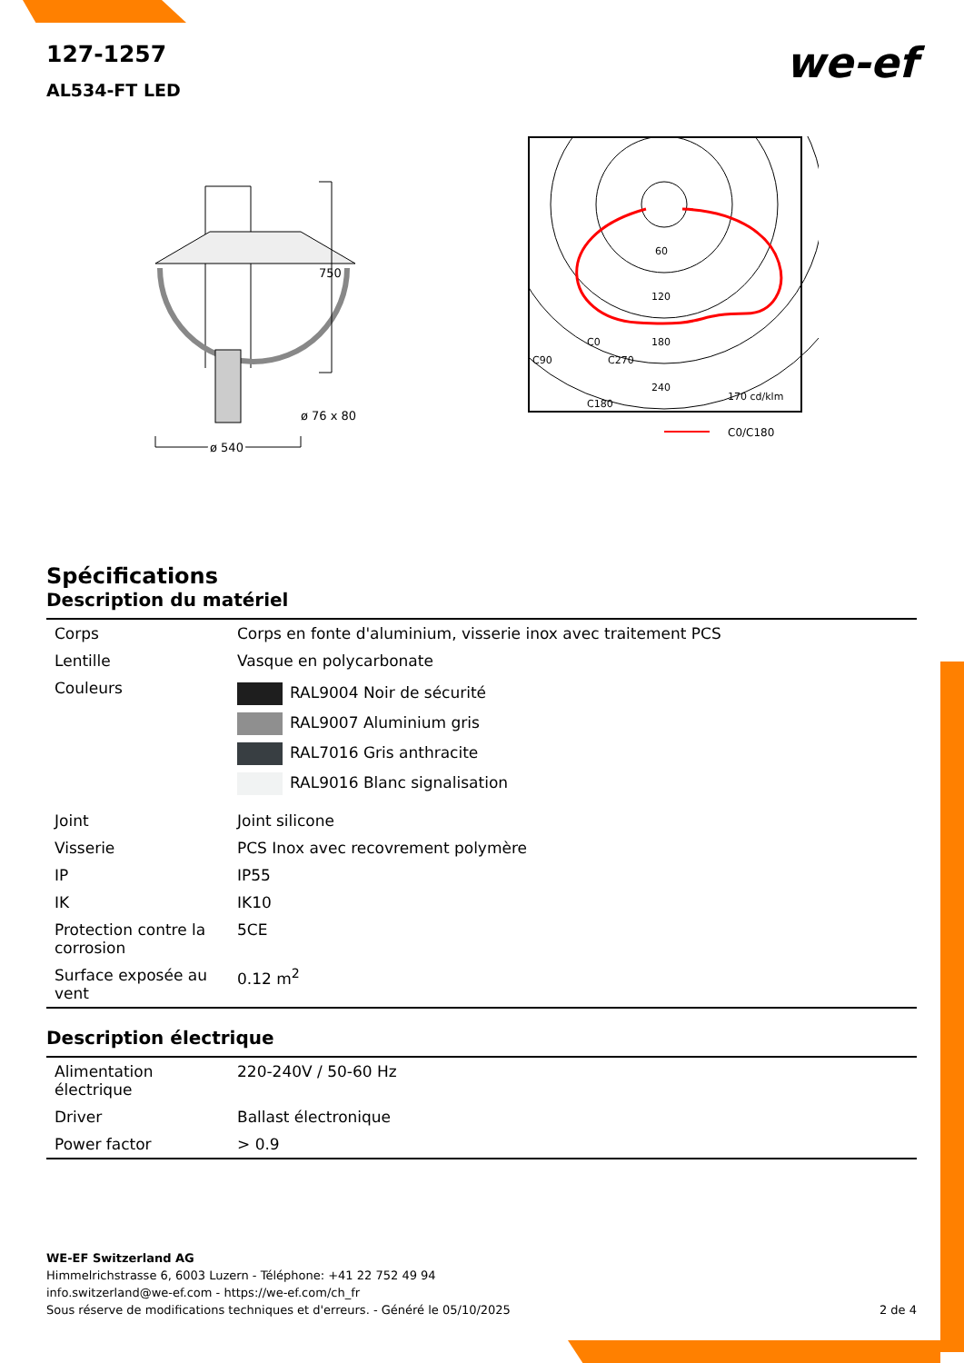we-ef
127-1257
AL534-FT LED
750
ø 76 x 80
ø 540
60
120
180
240
C90
C0
C270
C180
170 cd/klm
C0/C180
Spécifications
Description du matériel
| Corps | Corps en fonte d'aluminium, visserie inox avec traitement PCS |
| Lentille | Vasque en polycarbonate |
| Couleurs | RAL9004 Noir de sécurité RAL9007 Aluminium gris RAL7016 Gris anthracite RAL9016 Blanc signalisation |
| Joint | Joint silicone |
| Visserie | PCS Inox avec recovrement polymère |
| IP | IP55 |
| IK | IK10 |
| Protection contre la corrosion | 5CE |
| Surface exposée au vent | 0.12 m<sup>2</sup> |
Description électrique
| Alimentation électrique | 220-240V / 50-60 Hz |
| Driver | Ballast électronique |
| Power factor | > 0.9 |
WE-EF Switzerland AG
Himmelrichstrasse 6, 6003 Luzern - Téléphone: +41 22 752 49 94
info.switzerland@we-ef.com - https://we-ef.com/ch_fr
Sous réserve de modifications techniques et d'erreurs. - Généré le 05/10/2025 2 de 4